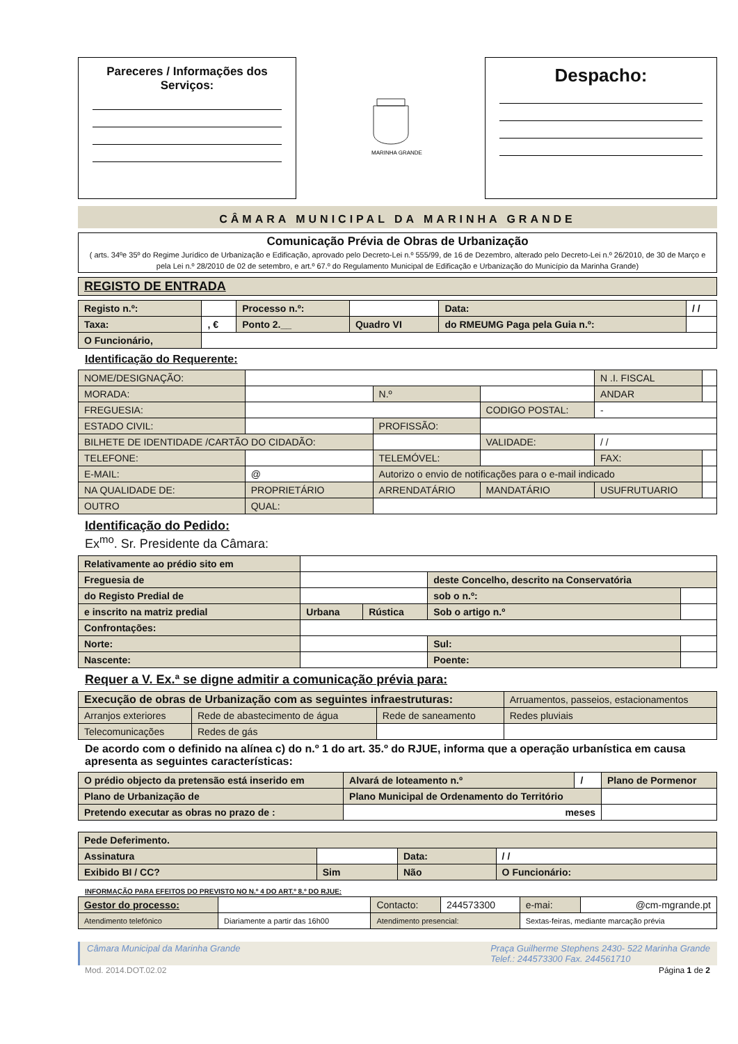Pareceres / Informações dos Serviços:
MARINHA GRANDE
Despacho:
CÂMARA MUNICIPAL DA MARINHA GRANDE
| Comunicação Prévia de Obras de Urbanização ( arts. 34ºe 35º do Regime Jurídico de Urbanização e Edificação, aprovado pelo Decreto-Lei n.º 555/99, de 16 de Dezembro, alterado pelo Decreto-Lei n.º 26/2010, de 30 de Março e pela Lei n.º 28/2010 de 02 de setembro, e art.º 67.º do Regulamento Municipal de Edificação e Urbanização do Município da Marinha Grande) |
| REGISTO DE ENTRADA |
| Registo n.º: | | Processo n.º: | | Data: | / / |
| Taxa: | , € | Ponto 2.__ | Quadro VI | do RMEUMG Paga pela Guia n.º: | |
| O Funcionário, | | | | | |
Identificação do Requerente:
| NOME/DESIGNAÇÃO: | | | | N .I. FISCAL | |
| MORADA: | | N.º | | ANDAR | |
| FREGUESIA: | | | CODIGO POSTAL: | - | |
| ESTADO CIVIL: | | PROFISSÃO: | | | |
| BILHETE DE IDENTIDADE /CARTÃO DO CIDADÃO: | | | VALIDADE: | / / | |
| TELEFONE: | | TELEMÓVEL: | | FAX: | |
| E-MAIL: | @ | Autorizo o envio de notificações para o e-mail indicado | | | |
| NA QUALIDADE DE: | PROPRIETÁRIO | ARRENDATÁRIO | MANDATÁRIO | USUFRUTUARIO | |
| OUTRO | QUAL: | | | | |
Identificação do Pedido:
Ex<sup>mo</sup>. Sr. Presidente da Câmara:
| Relativamente ao prédio sito em | | | | |
| Freguesia de | | | deste Concelho, descrito na Conservatória | |
| do Registo Predial de | | | sob o n.º: | |
| e inscrito na matriz predial | Urbana | Rústica | Sob o artigo n.º | |
| Confrontações: | | | | |
| Norte: | | | Sul: | |
| Nascente: | | | Poente: | |
Requer a V. Ex.ª se digne admitir a comunicação prévia para:
| Execução de obras de Urbanização com as seguintes infraestruturas: | | | Arruamentos, passeios, estacionamentos |
| Arranjos exteriores | Rede de abastecimento de água | Rede de saneamento | Redes pluviais |
| Telecomunicações | Redes de gás | | |
De acordo com o definido na alínea c) do n.º 1 do art. 35.º do RJUE, informa que a operação urbanística em causa apresenta as seguintes características:
| O prédio objecto da pretensão está inserido em | Alvará de loteamento n.º | / | Plano de Pormenor |
| Plano de Urbanização de | Plano Municipal de Ordenamento do Território | | |
| Pretendo executar as obras no prazo de : | meses | | |
| Pede Deferimento. | | | |
| Assinatura | | Data: | / / |
| Exibido BI / CC? | Sim | Não | O Funcionário: |
INFORMAÇÃO PARA EFEITOS DO PREVISTO NO N.º 4 DO ART.º 8.º DO RJUE:
| Gestor do processo: | | Contacto: | 244573300 | e-mai: | @cm-mgrande.pt |
| Atendimento telefónico | Diariamente a partir das 16h00 | Atendimento presencial: | | Sextas-feiras, mediante marcação prévia | |
Câmara Municipal da Marinha Grande Praça Guilherme Stephens 2430- 522 Marinha Grande
Telef.: 244573300 Fax. 244561710
Mod. 2014.DOT.02.02 Página 1 de 2